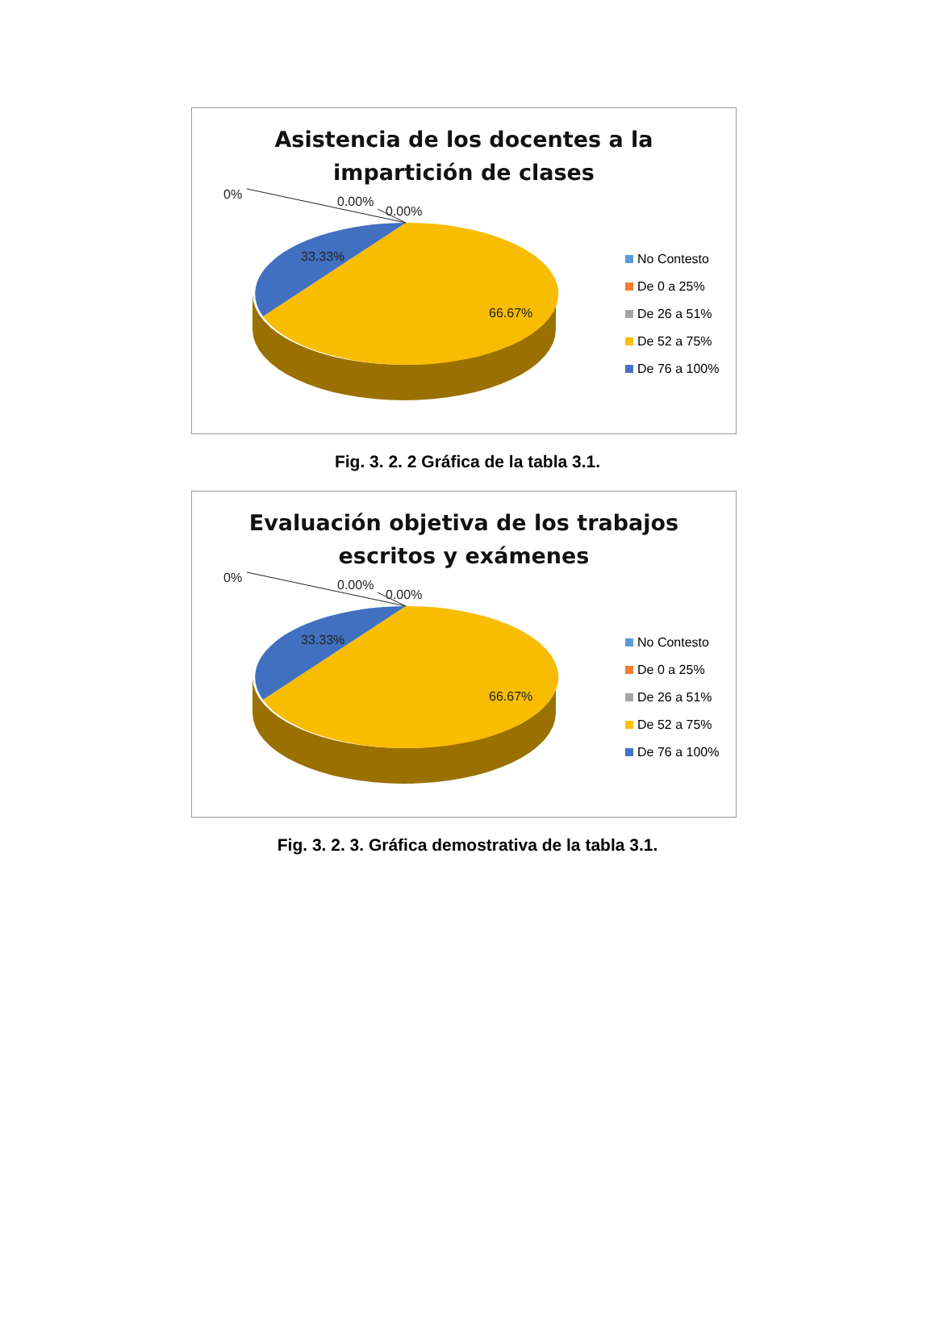Asistencia de los docentes a la
impartición de clases
0% 0.00%
0.00%
33.33%
66.67%
No Contesto
De 0 a 25%
De 26 a 51%
De 52 a 75%
De 76 a 100%
Fig. 3. 2. 2 Gráfica de la tabla 3.1.
Evaluación objetiva de los trabajos
escritos y exámenes
0% 0.00%
0.00%
33.33%
66.67%
No Contesto
De 0 a 25%
De 26 a 51%
De 52 a 75%
De 76 a 100%
Fig. 3. 2. 3. Gráfica demostrativa de la tabla 3.1.